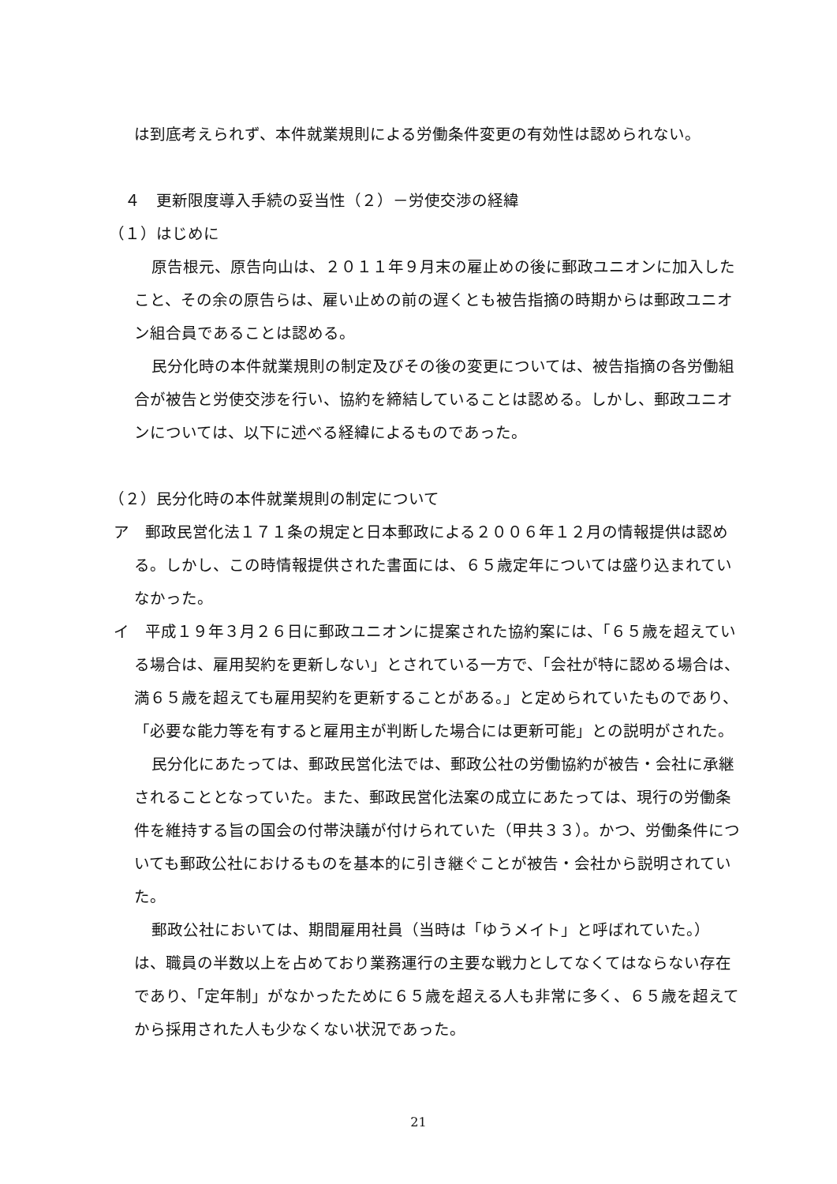は到底考えられず、本件就業規則による労働条件変更の有効性は認められない。
　４　更新限度導入手続の妥当性（２）－労使交渉の経緯
（１）はじめに
原告根元、原告向山は、２０１１年９月末の雇止めの後に郵政ユニオンに加入したこと、その余の原告らは、雇い止めの前の遅くとも被告指摘の時期からは郵政ユニオン組合員であることは認める。
民分化時の本件就業規則の制定及びその後の変更については、被告指摘の各労働組合が被告と労使交渉を行い、協約を締結していることは認める。しかし、郵政ユニオンについては、以下に述べる経緯によるものであった。
（２）民分化時の本件就業規則の制定について
ア　郵政民営化法１７１条の規定と日本郵政による２００６年１２月の情報提供は認める。しかし、この時情報提供された書面には、６５歳定年については盛り込まれていなかった。
イ　平成１９年３月２６日に郵政ユニオンに提案された協約案には、「６５歳を超えている場合は、雇用契約を更新しない」とされている一方で、「会社が特に認める場合は、満６５歳を超えても雇用契約を更新することがある。」と定められていたものであり、「必要な能力等を有すると雇用主が判断した場合には更新可能」との説明がされた。
民分化にあたっては、郵政民営化法では、郵政公社の労働協約が被告・会社に承継されることとなっていた。また、郵政民営化法案の成立にあたっては、現行の労働条件を維持する旨の国会の付帯決議が付けられていた（甲共３３）。かつ、労働条件についても郵政公社におけるものを基本的に引き継ぐことが被告・会社から説明されていた。
郵政公社においては、期間雇用社員（当時は「ゆうメイト」と呼ばれていた。）は、職員の半数以上を占めており業務運行の主要な戦力としてなくてはならない存在であり、「定年制」がなかったために６５歳を超える人も非常に多く、６５歳を超えてから採用された人も少なくない状況であった。
21